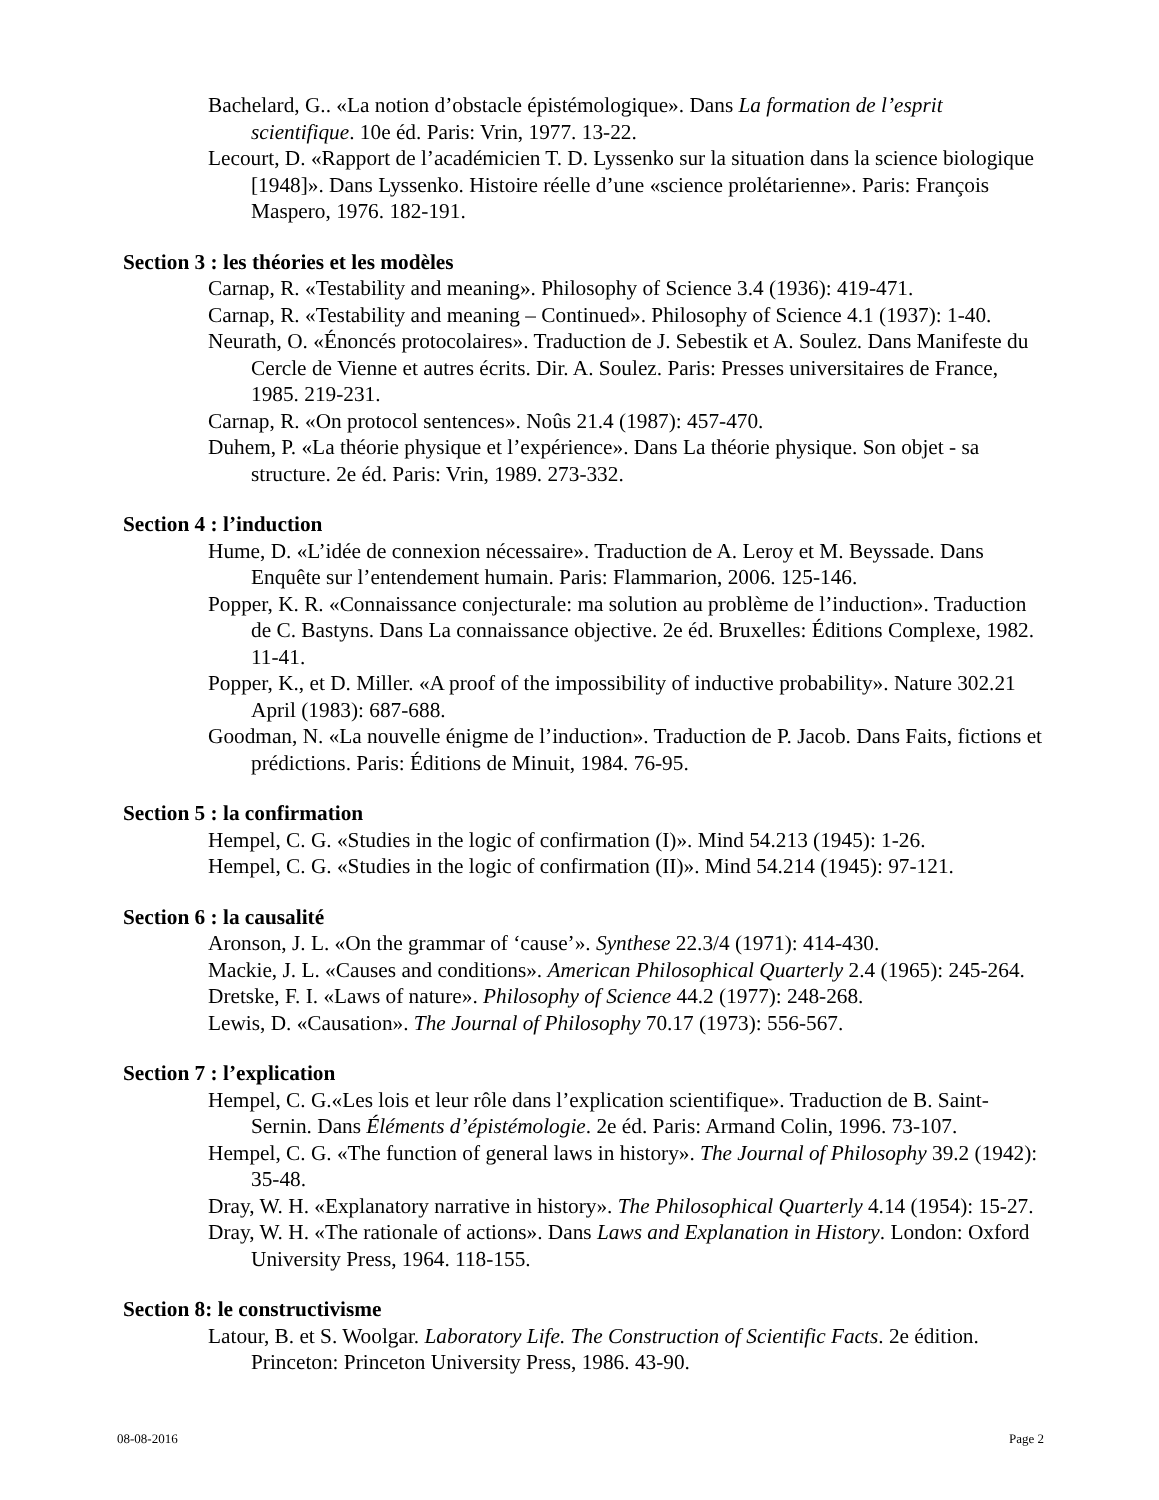Bachelard, G.. «La notion d’obstacle épistémologique». Dans La formation de l’esprit scientifique. 10e éd. Paris: Vrin, 1977. 13-22.
Lecourt, D. «Rapport de l’académicien T. D. Lyssenko sur la situation dans la science biologique [1948]». Dans Lyssenko. Histoire réelle d’une «science prolétarienne». Paris: François Maspero, 1976. 182-191.
Section 3 : les théories et les modèles
Carnap, R. «Testability and meaning». Philosophy of Science 3.4 (1936): 419-471.
Carnap, R. «Testability and meaning – Continued». Philosophy of Science 4.1 (1937): 1-40.
Neurath, O. «Énoncés protocolaires». Traduction de J. Sebestik et A. Soulez. Dans Manifeste du Cercle de Vienne et autres écrits. Dir. A. Soulez. Paris: Presses universitaires de France, 1985. 219-231.
Carnap, R. «On protocol sentences». Noûs 21.4 (1987): 457-470.
Duhem, P. «La théorie physique et l’expérience». Dans La théorie physique. Son objet - sa structure. 2e éd. Paris: Vrin, 1989. 273-332.
Section 4 : l’induction
Hume, D. «L’idée de connexion nécessaire». Traduction de A. Leroy et M. Beyssade. Dans Enquête sur l’entendement humain. Paris: Flammarion, 2006. 125-146.
Popper, K. R. «Connaissance conjecturale: ma solution au problème de l’induction». Traduction de C. Bastyns. Dans La connaissance objective. 2e éd. Bruxelles: Éditions Complexe, 1982. 11-41.
Popper, K., et D. Miller. «A proof of the impossibility of inductive probability». Nature 302.21 April (1983): 687-688.
Goodman, N. «La nouvelle énigme de l’induction». Traduction de P. Jacob. Dans Faits, fictions et prédictions. Paris: Éditions de Minuit, 1984. 76-95.
Section 5 : la confirmation
Hempel, C. G. «Studies in the logic of confirmation (I)». Mind 54.213 (1945): 1-26.
Hempel, C. G. «Studies in the logic of confirmation (II)». Mind 54.214 (1945): 97-121.
Section 6 : la causalité
Aronson, J. L. «On the grammar of ‘cause’». Synthese 22.3/4 (1971): 414-430.
Mackie, J. L. «Causes and conditions». American Philosophical Quarterly 2.4 (1965): 245-264.
Dretske, F. I. «Laws of nature». Philosophy of Science 44.2 (1977): 248-268.
Lewis, D. «Causation». The Journal of Philosophy 70.17 (1973): 556-567.
Section 7 : l’explication
Hempel, C. G.«Les lois et leur rôle dans l’explication scientifique». Traduction de B. Saint-Sernin. Dans Éléments d’épistémologie. 2e éd. Paris: Armand Colin, 1996. 73-107.
Hempel, C. G. «The function of general laws in history». The Journal of Philosophy 39.2 (1942): 35-48.
Dray, W. H. «Explanatory narrative in history». The Philosophical Quarterly 4.14 (1954): 15-27.
Dray, W. H. «The rationale of actions». Dans Laws and Explanation in History. London: Oxford University Press, 1964. 118-155.
Section 8: le constructivisme
Latour, B. et S. Woolgar. Laboratory Life. The Construction of Scientific Facts. 2e édition. Princeton: Princeton University Press, 1986. 43-90.
08-08-2016 Page 2